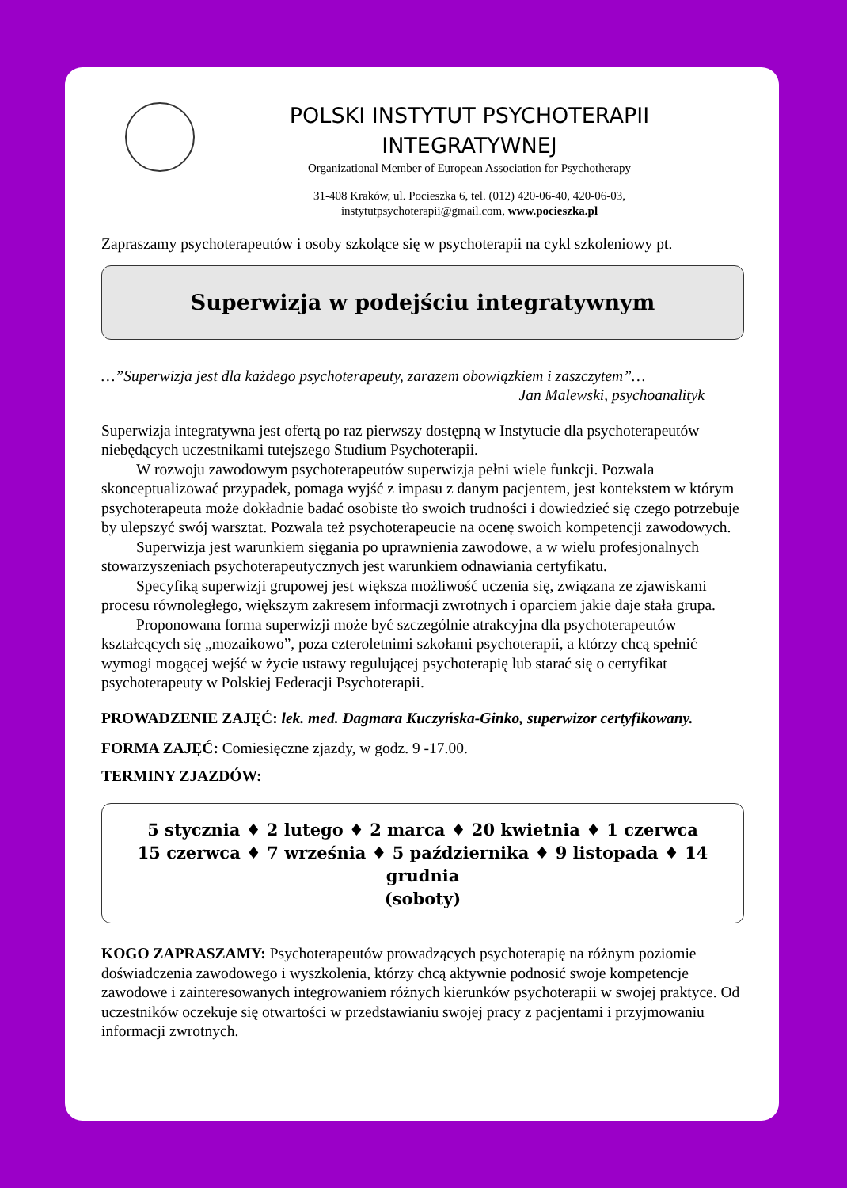POLSKI INSTYTUT PSYCHOTERAPII
INTEGRATYWNEJ
Organizational Member of European Association for Psychotherapy
31-408 Kraków, ul. Pocieszka 6, tel. (012) 420-06-40, 420-06-03,
instytutpsychoterapii@gmail.com, www.pocieszka.pl
Zapraszamy psychoterapeutów i osoby szkolące się w psychoterapii na cykl szkoleniowy pt.
Superwizja w podejściu integratywnym
…”Superwizja jest dla każdego psychoterapeuty, zarazem obowiązkiem i zaszczytem”…
Jan Malewski, psychoanalityk
Superwizja integratywna jest ofertą po raz pierwszy dostępną w Instytucie dla psychoterapeutów niebędących uczestnikami tutejszego Studium Psychoterapii.
W rozwoju zawodowym psychoterapeutów superwizja pełni wiele funkcji. Pozwala skonceptualizować przypadek, pomaga wyjść z impasu z danym pacjentem, jest kontekstem w którym psychoterapeuta może dokładnie badać osobiste tło swoich trudności i dowiedzieć się czego potrzebuje by ulepszyć swój warsztat. Pozwala też psychoterapeucie na ocenę swoich kompetencji zawodowych.
Superwizja jest warunkiem sięgania po uprawnienia zawodowe, a w wielu profesjonalnych stowarzyszeniach psychoterapeutycznych jest warunkiem odnawiania certyfikatu.
Specyfiką superwizji grupowej jest większa możliwość uczenia się, związana ze zjawiskami procesu równoległego, większym zakresem informacji zwrotnych i oparciem jakie daje stała grupa.
Proponowana forma superwizji może być szczególnie atrakcyjna dla psychoterapeutów kształcących się „mozaikowo”, poza czteroletnimi szkołami psychoterapii, a którzy chcą spełnić wymogi mogącej wejść w życie ustawy regulującej psychoterapię lub starać się o certyfikat psychoterapeuty w Polskiej Federacji Psychoterapii.
PROWADZENIE ZAJĘĆ: lek. med. Dagmara Kuczyńska-Ginko, superwizor certyfikowany.
FORMA ZAJĘĆ: Comiesięczne zjazdy, w godz. 9 -17.00.
TERMINY ZJAZDÓW:
5 stycznia ♦ 2 lutego ♦ 2 marca ♦ 20 kwietnia ♦ 1 czerwca
15 czerwca ♦ 7 września ♦ 5 października ♦ 9 listopada ♦ 14 grudnia
(soboty)
KOGO ZAPRASZAMY: Psychoterapeutów prowadzących psychoterapię na różnym poziomie doświadczenia zawodowego i wyszkolenia, którzy chcą aktywnie podnosić swoje kompetencje zawodowe i zainteresowanych integrowaniem różnych kierunków psychoterapii w swojej praktyce. Od uczestników oczekuje się otwartości w przedstawianiu swojej pracy z pacjentami i przyjmowaniu informacji zwrotnych.